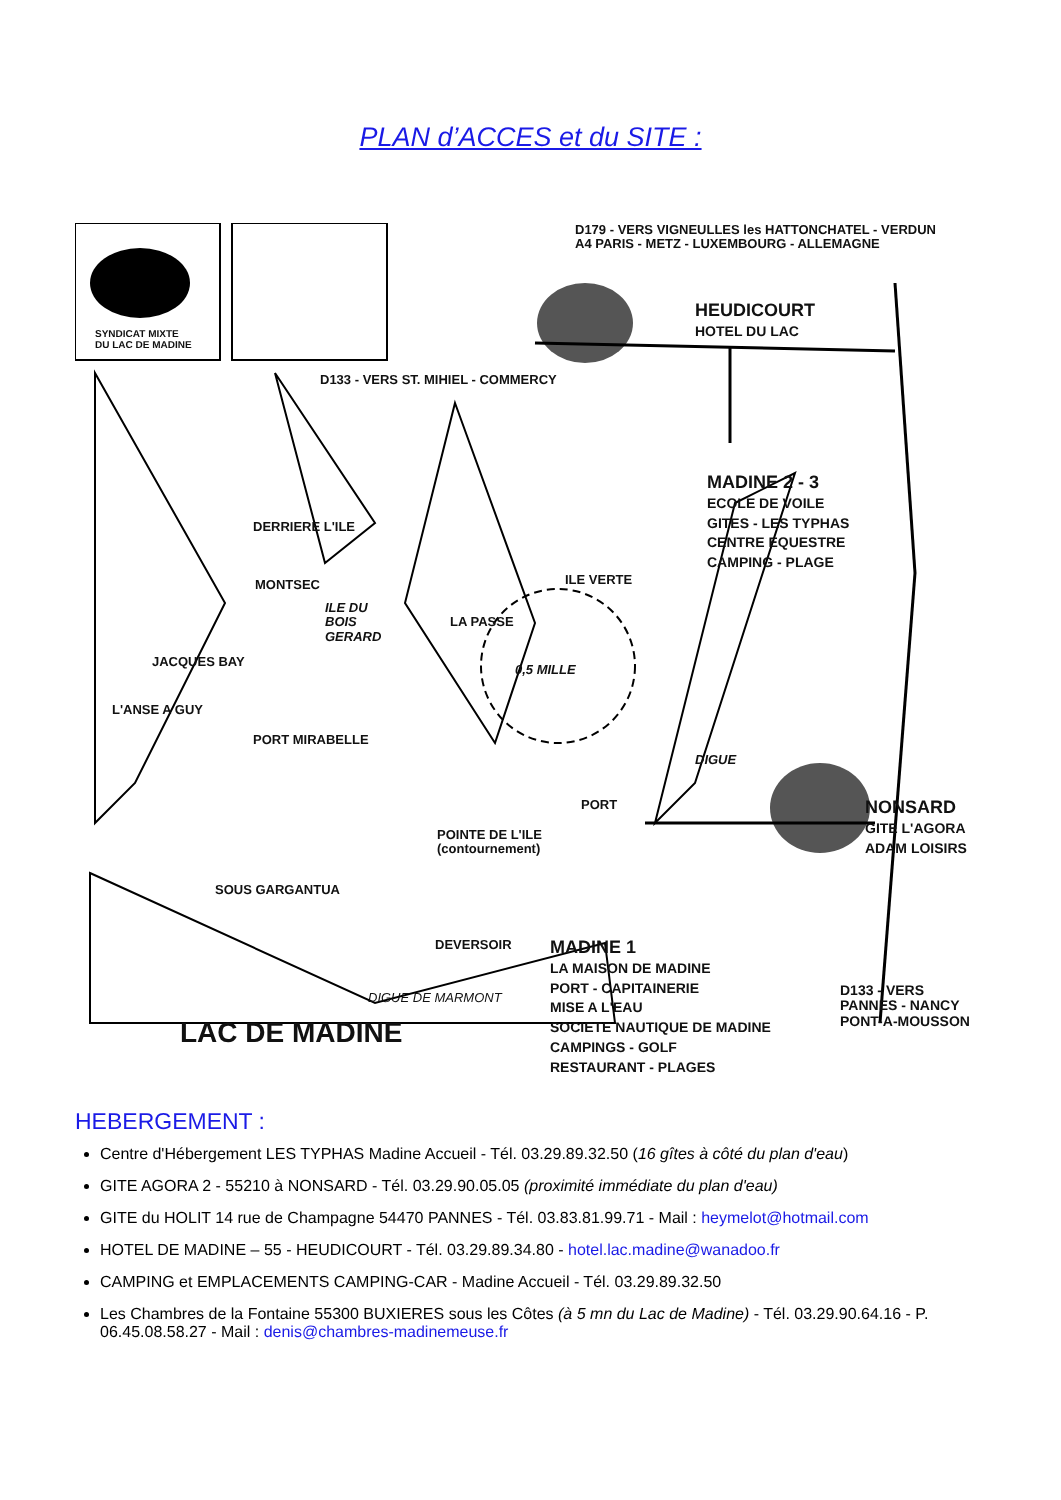PLAN d’ACCES et du SITE :
SYNDICAT MIXTE
DU LAC DE MADINE
D179 - VERS VIGNEULLES les HATTONCHATEL - VERDUN
A4 PARIS - METZ - LUXEMBOURG - ALLEMAGNE
HEUDICOURT
HOTEL DU LAC
D133 - VERS ST. MIHIEL - COMMERCY
MADINE 2 - 3
ECOLE DE VOILE
GITES - LES TYPHAS
CENTRE EQUESTRE
CAMPING - PLAGE
DERRIERE L'ILE
MONTSEC ILE VERTE
ILE DU
BOIS
GERARD
LA PASSE
JACQUES BAY
0,5 MILLE
L'ANSE A GUY
PORT MIRABELLE
DIGUE
PORT
NONSARD
GITE L'AGORA
ADAM LOISIRS
POINTE DE L'ILE
(contournement)
SOUS GARGANTUA
DEVERSOIR
MADINE 1
LA MAISON DE MADINE
PORT - CAPITAINERIE
MISE A L'EAU
SOCIETE NAUTIQUE DE MADINE
CAMPINGS - GOLF
RESTAURANT - PLAGES
DIGUE DE MARMONT
LAC DE MADINE
D133 - VERS
PANNES - NANCY
PONT-A-MOUSSON
HEBERGEMENT :
Centre d'Hébergement LES TYPHAS Madine Accueil - Tél. 03.29.89.32.50 (16 gîtes à côté du plan d'eau)
GITE AGORA 2 - 55210 à NONSARD - Tél. 03.29.90.05.05 (proximité immédiate du plan d'eau)
GITE du HOLIT 14 rue de Champagne 54470 PANNES - Tél. 03.83.81.99.71 - Mail : heymelot@hotmail.com
HOTEL DE MADINE – 55 - HEUDICOURT - Tél. 03.29.89.34.80 - hotel.lac.madine@wanadoo.fr
CAMPING et EMPLACEMENTS CAMPING-CAR - Madine Accueil - Tél. 03.29.89.32.50
Les Chambres de la Fontaine 55300 BUXIERES sous les Côtes (à 5 mn du Lac de Madine) - Tél. 03.29.90.64.16 - P. 06.45.08.58.27 - Mail : denis@chambres-madinemeuse.fr